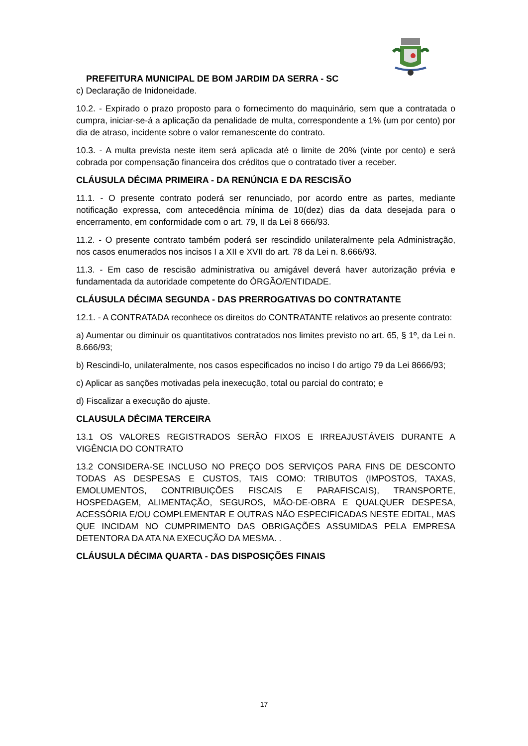PREFEITURA MUNICIPAL DE BOM JARDIM DA SERRA - SC
c) Declaração de Inidoneidade.
10.2. - Expirado o prazo proposto para o fornecimento do maquinário, sem que a contratada o cumpra, iniciar-se-á a aplicação da penalidade de multa, correspondente a 1% (um por cento) por dia de atraso, incidente sobre o valor remanescente do contrato.
10.3. - A multa prevista neste item será aplicada até o limite de 20% (vinte por cento) e será cobrada por compensação financeira dos créditos que o contratado tiver a receber.
CLÁUSULA DÉCIMA PRIMEIRA - DA RENÚNCIA E DA RESCISÃO
11.1. - O presente contrato poderá ser renunciado, por acordo entre as partes, mediante notificação expressa, com antecedência mínima de 10(dez) dias da data desejada para o encerramento, em conformidade com o art. 79, II da Lei 8 666/93.
11.2. - O presente contrato também poderá ser rescindido unilateralmente pela Administração, nos casos enumerados nos incisos I a XII e XVII do art. 78 da Lei n. 8.666/93.
11.3. - Em caso de rescisão administrativa ou amigável deverá haver autorização prévia e fundamentada da autoridade competente do ÓRGÃO/ENTIDADE.
CLÁUSULA DÉCIMA SEGUNDA - DAS PRERROGATIVAS DO CONTRATANTE
12.1. - A CONTRATADA reconhece os direitos do CONTRATANTE relativos ao presente contrato:
a) Aumentar ou diminuir os quantitativos contratados nos limites previsto no art. 65, § 1º, da Lei n. 8.666/93;
b) Rescindi-lo, unilateralmente, nos casos especificados no inciso I do artigo 79 da Lei 8666/93;
c) Aplicar as sanções motivadas pela inexecução, total ou parcial do contrato; e
d) Fiscalizar a execução do ajuste.
CLAUSULA DÉCIMA TERCEIRA
13.1 OS VALORES REGISTRADOS SERÃO FIXOS E IRREAJUSTÁVEIS DURANTE A VIGÊNCIA DO CONTRATO
13.2 CONSIDERA-SE INCLUSO NO PREÇO DOS SERVIÇOS PARA FINS DE DESCONTO TODAS AS DESPESAS E CUSTOS, TAIS COMO: TRIBUTOS (IMPOSTOS, TAXAS, EMOLUMENTOS, CONTRIBUIÇÕES FISCAIS E PARAFISCAIS), TRANSPORTE, HOSPEDAGEM, ALIMENTAÇÃO, SEGUROS, MÃO-DE-OBRA E QUALQUER DESPESA, ACESSÓRIA E/OU COMPLEMENTAR E OUTRAS NÃO ESPECIFICADAS NESTE EDITAL, MAS QUE INCIDAM NO CUMPRIMENTO DAS OBRIGAÇÕES ASSUMIDAS PELA EMPRESA DETENTORA DA ATA NA EXECUÇÃO DA MESMA. .
CLÁUSULA DÉCIMA QUARTA - DAS DISPOSIÇÕES FINAIS
17